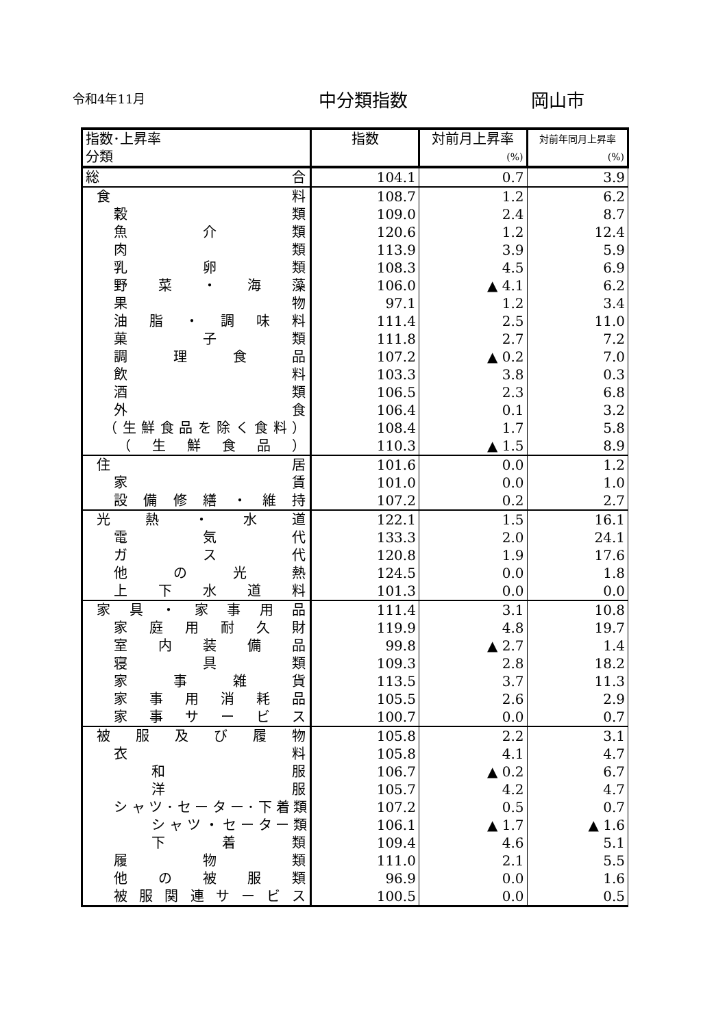令和4年11月 中分類指数 岡山市
| 指数･上昇率 分類 | 指数 | 対前月上昇率 (%) | 対前年同月上昇率 (%) |
| --- | --- | --- | --- |
| 総 合 | 104.1 | 0.7 | 3.9 |
| 食 料 | 108.7 | 1.2 | 6.2 |
| 穀 類 | 109.0 | 2.4 | 8.7 |
| 魚 介 類 | 120.6 | 1.2 | 12.4 |
| 肉 類 | 113.9 | 3.9 | 5.9 |
| 乳 卵 類 | 108.3 | 4.5 | 6.9 |
| 野 菜 ・ 海 藻 | 106.0 | ▲ 4.1 | 6.2 |
| 果 物 | 97.1 | 1.2 | 3.4 |
| 油 脂 ・ 調 味 料 | 111.4 | 2.5 | 11.0 |
| 菓 子 類 | 111.8 | 2.7 | 7.2 |
| 調 理 食 品 | 107.2 | ▲ 0.2 | 7.0 |
| 飲 料 | 103.3 | 3.8 | 0.3 |
| 酒 類 | 106.5 | 2.3 | 6.8 |
| 外 食 | 106.4 | 0.1 | 3.2 |
| （生鮮食品を除く食料） | 108.4 | 1.7 | 5.8 |
| （ 生 鮮 食 品 ） | 110.3 | ▲ 1.5 | 8.9 |
| 住 居 | 101.6 | 0.0 | 1.2 |
| 家 賃 | 101.0 | 0.0 | 1.0 |
| 設 備 修 繕 ・ 維 持 | 107.2 | 0.2 | 2.7 |
| 光 熱 ・ 水 道 | 122.1 | 1.5 | 16.1 |
| 電 気 代 | 133.3 | 2.0 | 24.1 |
| ガ ス 代 | 120.8 | 1.9 | 17.6 |
| 他 の 光 熱 | 124.5 | 0.0 | 1.8 |
| 上 下 水 道 料 | 101.3 | 0.0 | 0.0 |
| 家 具 ・ 家 事 用 品 | 111.4 | 3.1 | 10.8 |
| 家 庭 用 耐 久 財 | 119.9 | 4.8 | 19.7 |
| 室 内 装 備 品 | 99.8 | ▲ 2.7 | 1.4 |
| 寝 具 類 | 109.3 | 2.8 | 18.2 |
| 家 事 雑 貨 | 113.5 | 3.7 | 11.3 |
| 家 事 用 消 耗 品 | 105.5 | 2.6 | 2.9 |
| 家 事 サ ー ビ ス | 100.7 | 0.0 | 0.7 |
| 被 服 及 び 履 物 | 105.8 | 2.2 | 3.1 |
| 衣 料 | 105.8 | 4.1 | 4.7 |
| 和 服 | 106.7 | ▲ 0.2 | 6.7 |
| 洋 服 | 105.7 | 4.2 | 4.7 |
| シャツ･セーター･下着類 | 107.2 | 0.5 | 0.7 |
| シャツ・セーター類 | 106.1 | ▲ 1.7 | ▲ 1.6 |
| 下 着 類 | 109.4 | 4.6 | 5.1 |
| 履 物 類 | 111.0 | 2.1 | 5.5 |
| 他 の 被 服 類 | 96.9 | 0.0 | 1.6 |
| 被服関連サービス | 100.5 | 0.0 | 0.5 |